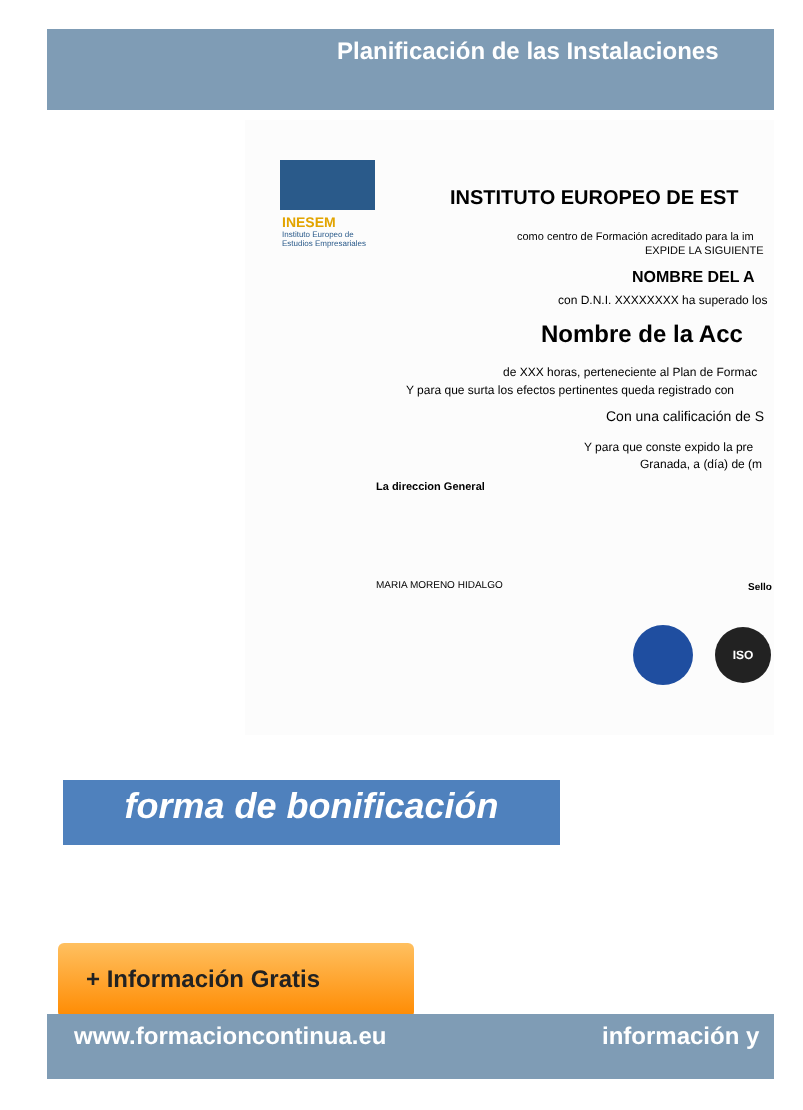Planificación de las Instalaciones
INESEM
Instituto Europeo de
Estudios Empresariales
INSTITUTO EUROPEO DE EST
como centro de Formación acreditado para la im
EXPIDE LA SIGUIENTE
NOMBRE DEL A
con D.N.I. XXXXXXXX ha superado los
Nombre de la Acc
de XXX horas, perteneciente al Plan de Formac
Y para que surta los efectos pertinentes queda registrado con
Con una calificación de S
Y para que conste expido la pre
Granada, a (día) de (m
La direccion General
MARIA MORENO HIDALGO Sello
ISO
forma de bonificación
+ Información Gratis
www.formacioncontinua.eu información y